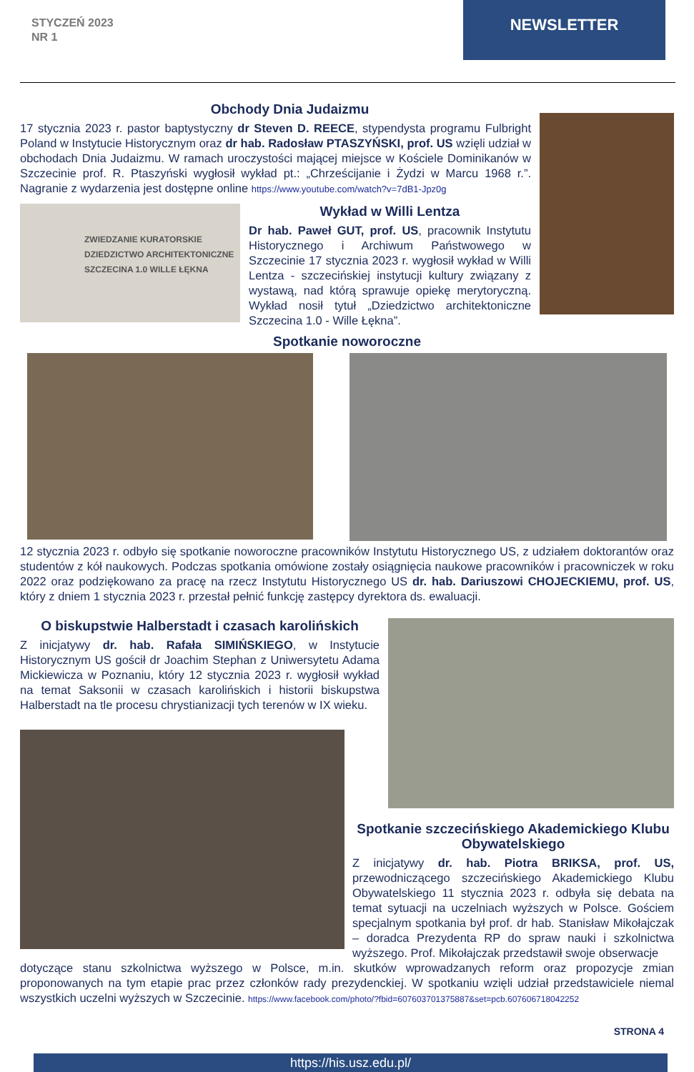STYCZEŃ 2023
NR 1
NEWSLETTER
Obchody Dnia Judaizmu
17 stycznia 2023 r. pastor baptystyczny dr Steven D. REECE, stypendysta programu Fulbright Poland w Instytucie Historycznym oraz dr hab. Radosław PTASZYŃSKI, prof. US wzięli udział w obchodach Dnia Judaizmu. W ramach uroczystości mającej miejsce w Kościele Dominikanów w Szczecinie prof. R. Ptaszyński wygłosił wykład pt.: „Chrześcijanie i Żydzi w Marcu 1968 r.”. Nagranie z wydarzenia jest dostępne online https://www.youtube.com/watch?v=7dB1-Jpz0g
ZWIEDZANIE KURATORSKIE
DZIEDZICTWO ARCHITEKTONICZNE SZCZECINA 1.0 WILLE ŁĘKNA
Wykład w Willi Lentza
Dr hab. Paweł GUT, prof. US, pracownik Instytutu Historycznego i Archiwum Państwowego w Szczecinie 17 stycznia 2023 r. wygłosił wykład w Willi Lentza - szczecińskiej instytucji kultury związany z wystawą, nad którą sprawuje opiekę merytoryczną. Wykład nosił tytuł „Dziedzictwo architektoniczne Szczecina 1.0 - Wille Łękna”.
Spotkanie noworoczne
12 stycznia 2023 r. odbyło się spotkanie noworoczne pracowników Instytutu Historycznego US, z udziałem doktorantów oraz studentów z kół naukowych. Podczas spotkania omówione zostały osiągnięcia naukowe pracowników i pracowniczek w roku 2022 oraz podziękowano za pracę na rzecz Instytutu Historycznego US dr. hab. Dariuszowi CHOJECKIEMU, prof. US, który z dniem 1 stycznia 2023 r. przestał pełnić funkcję zastępcy dyrektora ds. ewaluacji.
O biskupstwie Halberstadt i czasach karolińskich
Z inicjatywy dr. hab. Rafała SIMIŃSKIEGO, w Instytucie Historycznym US gościł dr Joachim Stephan z Uniwersytetu Adama Mickiewicza w Poznaniu, który 12 stycznia 2023 r. wygłosił wykład na temat Saksonii w czasach karolińskich i historii biskupstwa Halberstadt na tle procesu chrystianizacji tych terenów w IX wieku.
Spotkanie szczecińskiego Akademickiego Klubu Obywatelskiego
Z inicjatywy dr. hab. Piotra BRIKSA, prof. US, przewodniczącego szczecińskiego Akademickiego Klubu Obywatelskiego 11 stycznia 2023 r. odbyła się debata na temat sytuacji na uczelniach wyższych w Polsce. Gościem specjalnym spotkania był prof. dr hab. Stanisław Mikołajczak – doradca Prezydenta RP do spraw nauki i szkolnictwa wyższego. Prof. Mikołajczak przedstawił swoje obserwacje
dotyczące stanu szkolnictwa wyższego w Polsce, m.in. skutków wprowadzanych reform oraz propozycje zmian proponowanych na tym etapie prac przez członków rady prezydenckiej. W spotkaniu wzięli udział przedstawiciele niemal wszystkich uczelni wyższych w Szczecinie. https://www.facebook.com/photo/?fbid=607603701375887&set=pcb.607606718042252
STRONA 4
https://his.usz.edu.pl/